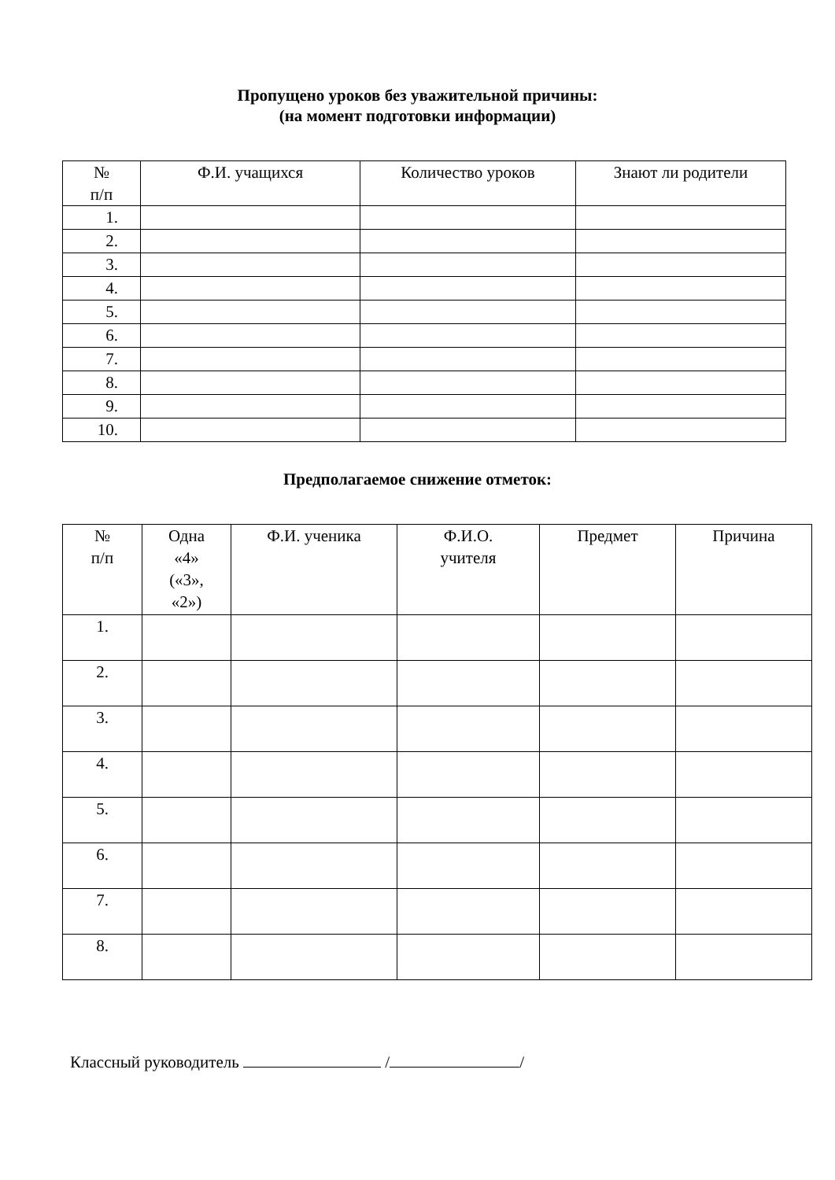Пропущено уроков без уважительной причины:
(на момент подготовки информации)
| № п/п | Ф.И. учащихся | Количество уроков | Знают ли родители |
| --- | --- | --- | --- |
| 1. | | | |
| 2. | | | |
| 3. | | | |
| 4. | | | |
| 5. | | | |
| 6. | | | |
| 7. | | | |
| 8. | | | |
| 9. | | | |
| 10. | | | |
Предполагаемое снижение отметок:
| № п/п | Одна «4» («3», «2») | Ф.И. ученика | Ф.И.О. учителя | Предмет | Причина |
| --- | --- | --- | --- | --- | --- |
| 1. | | | | | |
| 2. | | | | | |
| 3. | | | | | |
| 4. | | | | | |
| 5. | | | | | |
| 6. | | | | | |
| 7. | | | | | |
| 8. | | | | | |
Классный руководитель / /